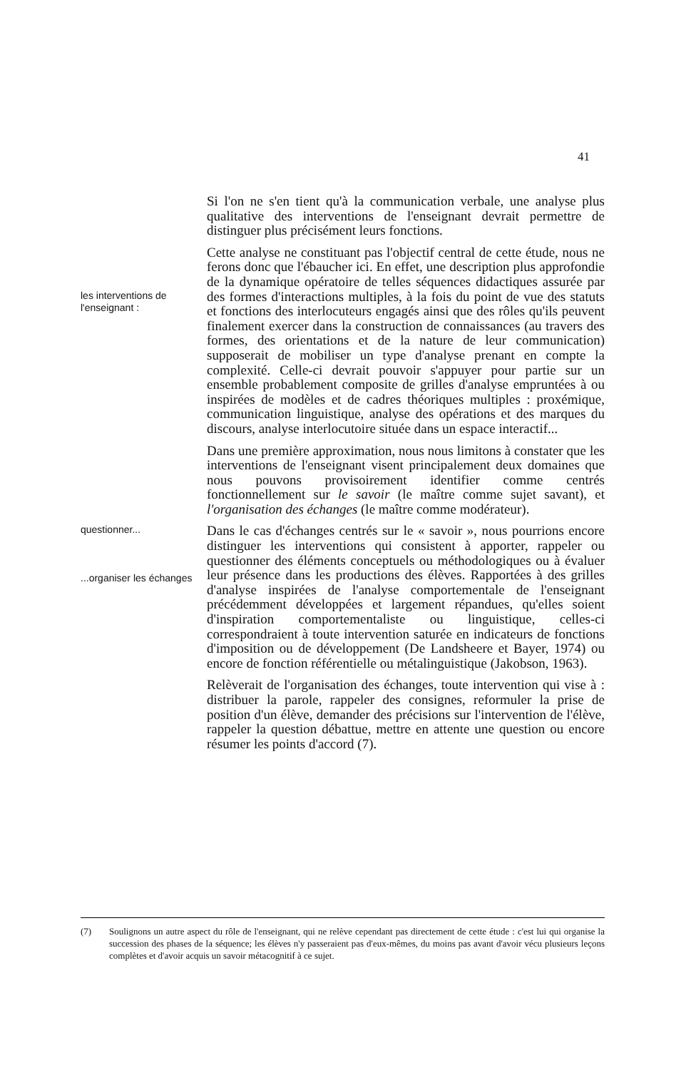41
Si l'on ne s'en tient qu'à la communication verbale, une analyse plus qualitative des interventions de l'enseignant devrait permettre de distinguer plus précisément leurs fonctions.
les interventions de l'enseignant :
Cette analyse ne constituant pas l'objectif central de cette étude, nous ne ferons donc que l'ébaucher ici. En effet, une description plus approfondie de la dynamique opératoire de telles séquences didactiques assurée par des formes d'interactions multiples, à la fois du point de vue des statuts et fonctions des interlocuteurs engagés ainsi que des rôles qu'ils peuvent finalement exercer dans la construction de connaissances (au travers des formes, des orientations et de la nature de leur communication) supposerait de mobiliser un type d'analyse prenant en compte la complexité. Celle-ci devrait pouvoir s'appuyer pour partie sur un ensemble probablement composite de grilles d'analyse empruntées à ou inspirées de modèles et de cadres théoriques multiples : proxémique, communication linguistique, analyse des opérations et des marques du discours, analyse interlocutoire située dans un espace interactif...
Dans une première approximation, nous nous limitons à constater que les interventions de l'enseignant visent principalement deux domaines que nous pouvons provisoirement identifier comme centrés fonctionnellement sur le savoir (le maître comme sujet savant), et l'organisation des échanges (le maître comme modérateur).
questionner...
...organiser les échanges
Dans le cas d'échanges centrés sur le « savoir », nous pourrions encore distinguer les interventions qui consistent à apporter, rappeler ou questionner des éléments conceptuels ou méthodologiques ou à évaluer leur présence dans les productions des élèves. Rapportées à des grilles d'analyse inspirées de l'analyse comportementale de l'enseignant précédemment développées et largement répandues, qu'elles soient d'inspiration comportementaliste ou linguistique, celles-ci correspondraient à toute intervention saturée en indicateurs de fonctions d'imposition ou de développement (De Landsheere et Bayer, 1974) ou encore de fonction référentielle ou métalinguistique (Jakobson, 1963).
Relèverait de l'organisation des échanges, toute intervention qui vise à : distribuer la parole, rappeler des consignes, reformuler la prise de position d'un élève, demander des précisions sur l'intervention de l'élève, rappeler la question débattue, mettre en attente une question ou encore résumer les points d'accord (7).
(7) Soulignons un autre aspect du rôle de l'enseignant, qui ne relève cependant pas directement de cette étude : c'est lui qui organise la succession des phases de la séquence; les élèves n'y passeraient pas d'eux-mêmes, du moins pas avant d'avoir vécu plusieurs leçons complètes et d'avoir acquis un savoir métacognitif à ce sujet.